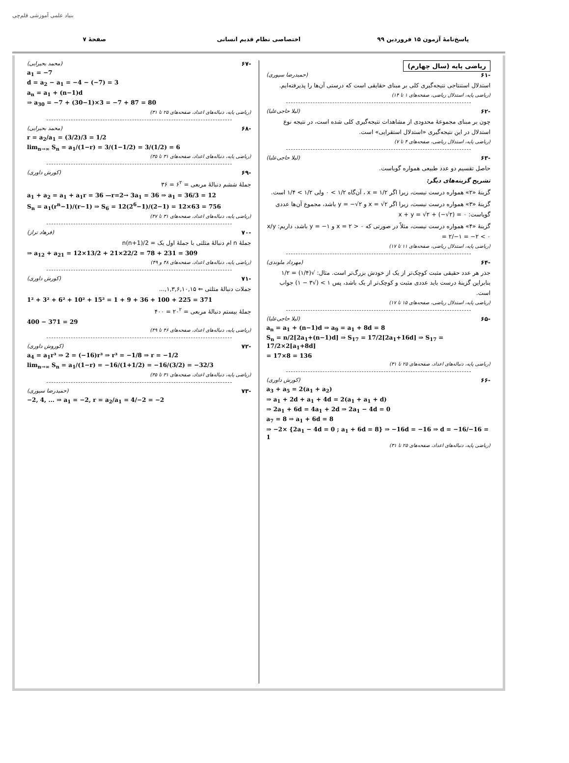بنیاد علمی آموزشی قلم‌چی
پاسخ‌نامهٔ آزمون ۱۵ فروردین ۹۹ اختصاصی نظام قدیم انسانی صفحهٔ ۷
ریاضی پایه (سال چهارم)
-۶۱ (حمیدرضا سپوری)
استدلال استنتاجی نتیجه‌گیری کلی بر مبنای حقایقی است که درستی آن‌ها را پذیرفته‌ایم.
(ریاضی پایه، استدلال ریاضی، صفحه‌های ۱ تا ۱۴)
-۶۲ (لیلا حاجی‌علیا)
چون بر مبنای مجموعهٔ محدودی از مشاهدات نتیجه‌گیری کلی شده است، در نتیجه نوع استدلال در این نتیجه‌گیری «استدلال استقرایی» است.
(ریاضی پایه، استدلال ریاضی، صفحه‌های ۴ تا ۷)
-۶۳ (لیلا حاجی‌علیا)
حاصل تقسیم دو عدد طبیعی همواره گویاست.
تشریح گزینه‌های دیگر:
گزینهٔ «۲» همواره درست نیست، زیرا اگر x = ۱/۲ ، آن‌گاه ۱/۲ > ۰ ولی ۱/۲ > ۱/۴ است.
گزینهٔ «۳» همواره درست نیست، زیرا اگر x = √۲ و y = −√۲ باشد، مجموع آن‌ها عددی گویاست: x + y = √۲ + (−√۲) = ۰
گزینهٔ «۴» همواره درست نیست، مثلاً در صورتی که x = ۲ > ۰ و y = −۱ باشد، داریم: x/y = ۲/−۱ = −۲ < ۰
(ریاضی پایه، استدلال ریاضی، صفحه‌های ۱۱ تا ۱۷)
-۶۴ (مهرداد ملوندی)
جذر هر عدد حقیقی مثبت کوچک‌تر از یک از خودش بزرگ‌تر است. مثال: √(۱/۴) = ۱/۲ بنابراین گزینهٔ درست باید عددی مثبت و کوچک‌تر از یک باشد، پس ۱ > (√۳ − ۱) جواب است.
(ریاضی پایه، استدلال ریاضی، صفحه‌های ۱۵ تا ۱۷)
-۶۵ (لیلا حاجی‌علیا)
a<sub>n</sub> = a<sub>1</sub> + (n−1)d ⇒ a<sub>9</sub> = a<sub>1</sub> + 8d = 8
S<sub>n</sub> = n/2[2a<sub>1</sub>+(n−1)d] ⇒ S<sub>17</sub> = 17/2[2a<sub>1</sub>+16d] ⇒ S<sub>17</sub> = 17/2×2[a<sub>1</sub>+8d]
= 17×8 = 136
(ریاضی پایه، دنباله‌های اعداد، صفحه‌های ۲۵ تا ۳۱)
-۶۶ (کورش داوری)
a<sub>3</sub> + a<sub>5</sub> = 2(a<sub>1</sub> + a<sub>2</sub>)
⇒ a<sub>1</sub> + 2d + a<sub>1</sub> + 4d = 2(a<sub>1</sub> + a<sub>1</sub> + d)
⇒ 2a<sub>1</sub> + 6d = 4a<sub>1</sub> + 2d ⇒ 2a<sub>1</sub> − 4d = 0
a<sub>7</sub> = 8 ⇒ a<sub>1</sub> + 6d = 8
⇒ −2× {2a<sub>1</sub> − 4d = 0 ; a<sub>1</sub> + 6d = 8} ⇒ −16d = −16 ⇒ d = −16/−16 = 1
(ریاضی پایه، دنباله‌های اعداد، صفحه‌های ۲۵ تا ۳۱)
-۶۷ (محمد بحیرایی)
a<sub>1</sub> = −7
d = a<sub>2</sub> − a<sub>1</sub> = −4 − (−7) = 3
a<sub>n</sub> = a<sub>1</sub> + (n−1)d
⇒ a<sub>30</sub> = −7 + (30−1)×3 = −7 + 87 = 80
(ریاضی پایه، دنباله‌های اعداد، صفحه‌های ۲۵ تا ۳۱)
-۶۸ (محمد بحیرایی)
r = a<sub>2</sub>/a<sub>1</sub> = (3/2)/3 = 1/2
lim<sub>n→∞</sub> S<sub>n</sub> = a<sub>1</sub>/(1−r) = 3/(1−1/2) = 3/(1/2) = 6
(ریاضی پایه، دنباله‌های اعداد، صفحه‌های ۳۱ تا ۳۵)
-۶۹ (کورش داوری)
جملهٔ ششم دنبالهٔ مربعی = ۶<sup>۲</sup> = ۳۶
a<sub>1</sub> + a<sub>2</sub> = a<sub>1</sub> + a<sub>1</sub>r = 36 —r=2→ 3a<sub>1</sub> = 36 ⇒ a<sub>1</sub> = 36/3 = 12
S<sub>n</sub> = a<sub>1</sub>(r<sup>n</sup>−1)/(r−1) ⇒ S<sub>6</sub> = 12(2<sup>6</sup>−1)/(2−1) = 12×63 = 756
(ریاضی پایه، دنباله‌های اعداد، صفحه‌های ۳۱ تا ۴۷)
-۷۰ (فرهاد تراز)
جملهٔ n ام دنبالهٔ مثلثی با جملهٔ اول یک = n(n+1)/2
⇒ a<sub>12</sub> + a<sub>21</sub> = 12×13/2 + 21×22/2 = 78 + 231 = 309
(ریاضی پایه، دنباله‌های اعداد، صفحه‌های ۴۸ و ۴۹)
-۷۱ (کورش داوری)
جملات دنبالهٔ مثلثی ⇐ ۱,۳,۶,۱۰,۱۵,...
1² + 3² + 6² + 10² + 15² = 1 + 9 + 36 + 100 + 225 = 371
جملهٔ بیستم دنبالهٔ مربعی = ۲۰<sup>۲</sup> = ۴۰۰
400 − 371 = 29
(ریاضی پایه، دنباله‌های اعداد، صفحه‌های ۴۶ تا ۴۹)
-۷۲ (کوروش داوری)
a<sub>4</sub> = a<sub>1</sub>r³ ⇒ 2 = (−16)r³ ⇒ r³ = −1/8 ⇒ r = −1/2
lim<sub>n→∞</sub> S<sub>n</sub> = a<sub>1</sub>/(1−r) = −16/(1+1/2) = −16/(3/2) = −32/3
(ریاضی پایه، دنباله‌های اعداد، صفحه‌های ۳۱ تا ۳۵)
-۷۳ (حمیدرضا سپوری)
−2, 4, ... ⇒ a<sub>1</sub> = −2, r = a<sub>2</sub>/a<sub>1</sub> = 4/−2 = −2